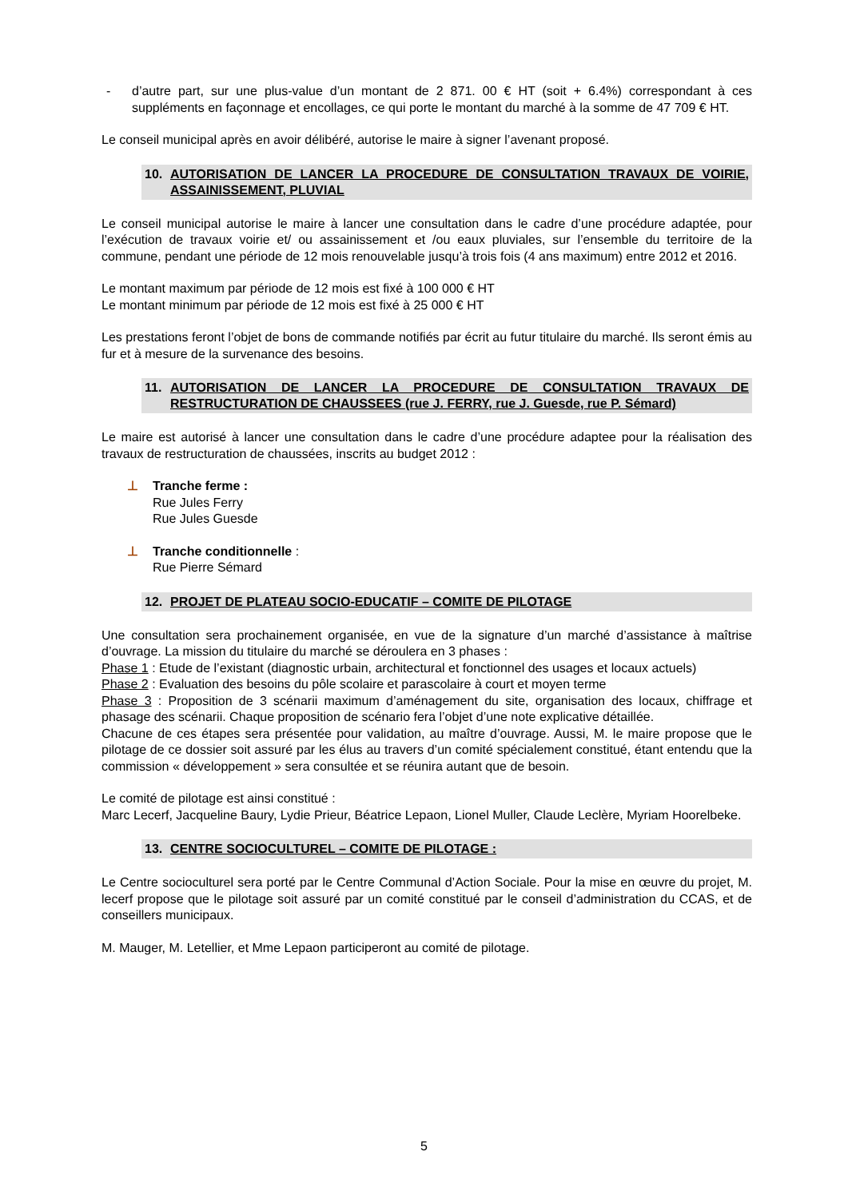- d’autre part, sur une plus-value d’un montant de 2 871. 00 € HT (soit + 6.4%) correspondant à ces suppléments en façonnage et encollages, ce qui porte le montant du marché à la somme de 47 709 € HT.
Le conseil municipal après en avoir délibéré, autorise le maire à signer l’avenant proposé.
10. AUTORISATION DE LANCER LA PROCEDURE DE CONSULTATION TRAVAUX DE VOIRIE, ASSAINISSEMENT, PLUVIAL
Le conseil municipal autorise le maire à lancer une consultation dans le cadre d’une procédure adaptée, pour l’exécution de travaux voirie et/ ou assainissement et /ou eaux pluviales, sur l’ensemble du territoire de la commune, pendant une période de 12 mois renouvelable jusqu’à trois fois (4 ans maximum) entre 2012 et 2016.
Le montant maximum par période de 12 mois est fixé à 100 000 € HT
Le montant minimum par période de 12 mois est fixé à 25 000 € HT
Les prestations feront l’objet de bons de commande notifiés par écrit au futur titulaire du marché. Ils seront émis au fur et à mesure de la survenance des besoins.
11. AUTORISATION DE LANCER LA PROCEDURE DE CONSULTATION TRAVAUX DE RESTRUCTURATION DE CHAUSSEES (rue J. FERRY, rue J. Guesde, rue P. Sémard)
Le maire est autorisé à lancer une consultation dans le cadre d’une procédure adaptee pour la réalisation des travaux de restructuration de chaussées, inscrits au budget 2012 :
⊥ Tranche ferme :
Rue Jules Ferry
Rue Jules Guesde
⊥ Tranche conditionnelle :
Rue Pierre Sémard
12. PROJET DE PLATEAU SOCIO-EDUCATIF – COMITE DE PILOTAGE
Une consultation sera prochainement organisée, en vue de la signature d’un marché d’assistance à maîtrise d’ouvrage. La mission du titulaire du marché se déroulera en 3 phases :
Phase 1 : Etude de l’existant (diagnostic urbain, architectural et fonctionnel des usages et locaux actuels)
Phase 2 : Evaluation des besoins du pôle scolaire et parascolaire à court et moyen terme
Phase 3 : Proposition de 3 scénarii maximum d’aménagement du site, organisation des locaux, chiffrage et phasage des scénarii. Chaque proposition de scénario fera l’objet d’une note explicative détaillée.
Chacune de ces étapes sera présentée pour validation, au maître d’ouvrage. Aussi, M. le maire propose que le pilotage de ce dossier soit assuré par les élus au travers d’un comité spécialement constitué, étant entendu que la commission « développement » sera consultée et se réunira autant que de besoin.
Le comité de pilotage est ainsi constitué :
Marc Lecerf, Jacqueline Baury, Lydie Prieur, Béatrice Lepaon, Lionel Muller, Claude Leclère, Myriam Hoorelbeke.
13. CENTRE SOCIOCULTUREL – COMITE DE PILOTAGE :
Le Centre socioculturel sera porté par le Centre Communal d’Action Sociale. Pour la mise en œuvre du projet, M. lecerf propose que le pilotage soit assuré par un comité constitué par le conseil d’administration du CCAS, et de conseillers municipaux.
M. Mauger, M. Letellier, et Mme Lepaon participeront au comité de pilotage.
5